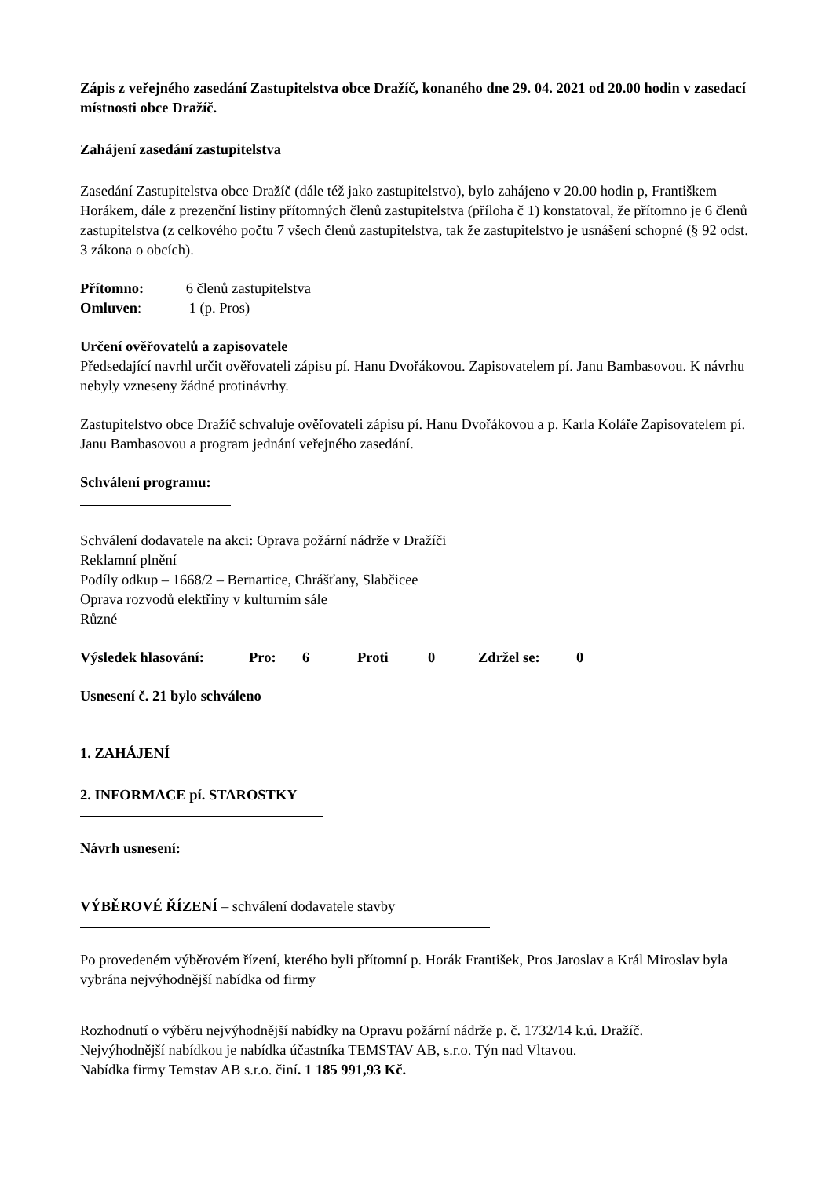Zápis z veřejného zasedání Zastupitelstva obce Dražíč, konaného dne 29. 04. 2021 od 20.00 hodin v zasedací místnosti obce Dražíč.
Zahájení zasedání zastupitelstva
Zasedání Zastupitelstva obce Dražíč (dále též jako zastupitelstvo), bylo zahájeno v 20.00 hodin p, Františkem Horákem, dále z prezenční listiny přítomných členů zastupitelstva (příloha č 1) konstatoval, že přítomno je 6 členů zastupitelstva (z celkového počtu 7 všech členů zastupitelstva, tak že zastupitelstvo je usnášení schopné (§ 92 odst. 3 zákona o obcích).
Přítomno: 6 členů zastupitelstva
Omluven: 1 (p. Pros)
Určení ověřovatelů a zapisovatele
Předsedající navrhl určit ověřovateli zápisu pí. Hanu Dvořákovou. Zapisovatelem pí. Janu Bambasovou. K návrhu nebyly vzneseny žádné protinávrhy.
Zastupitelstvo obce Dražíč schvaluje ověřovateli zápisu pí. Hanu Dvořákovou a p. Karla Koláře Zapisovatelem pí. Janu Bambasovou a program jednání veřejného zasedání.
Schválení programu:
Schválení dodavatele na akci: Oprava požární nádrže v Dražíči
Reklamní plnění
Podíly odkup – 1668/2 – Bernartice, Chrášťany, Slabčicee
Oprava rozvodů elektřiny v kulturním sále
Různé
Výsledek hlasování: Pro: 6 Proti 0 Zdržel se: 0
Usnesení č. 21 bylo schváleno
1. ZAHÁJENÍ
2. INFORMACE pí. STAROSTKY
Návrh usnesení:
VÝBĚROVÉ ŘÍZENÍ – schválení dodavatele stavby
Po provedeném výběrovém řízení, kterého byli přítomní p. Horák František, Pros Jaroslav a Král Miroslav byla vybrána nejvýhodnější nabídka od firmy
Rozhodnutí o výběru nejvýhodnější nabídky na Opravu požární nádrže p. č. 1732/14 k.ú. Dražíč.
Nejvýhodnější nabídkou je nabídka účastníka TEMSTAV AB, s.r.o. Týn nad Vltavou.
Nabídka firmy Temstav AB s.r.o. činí. 1 185 991,93 Kč.